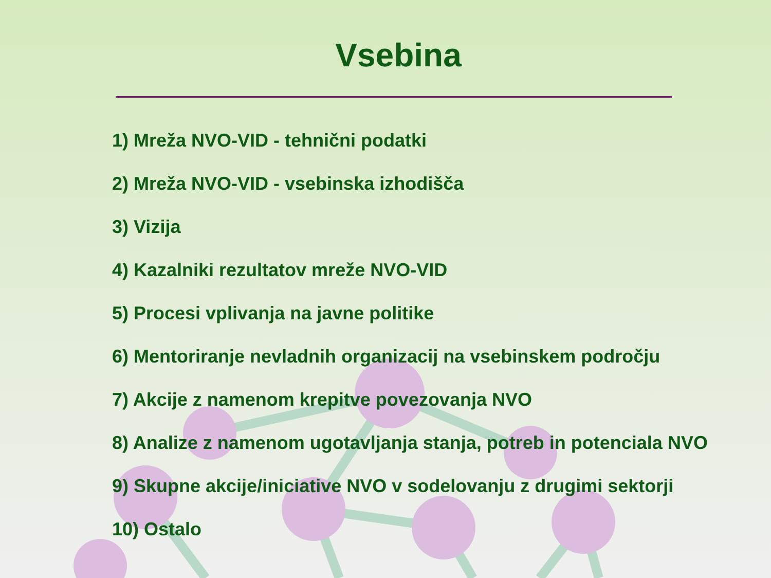Vsebina
1) Mreža NVO-VID - tehnični podatki
2) Mreža NVO-VID - vsebinska izhodišča
3) Vizija
4) Kazalniki rezultatov mreže NVO-VID
5) Procesi vplivanja na javne politike
6) Mentoriranje nevladnih organizacij na vsebinskem področju
7) Akcije z namenom krepitve povezovanja NVO
8) Analize z namenom ugotavljanja stanja, potreb in potenciala NVO
9) Skupne akcije/iniciative NVO v sodelovanju z drugimi sektorji
10) Ostalo